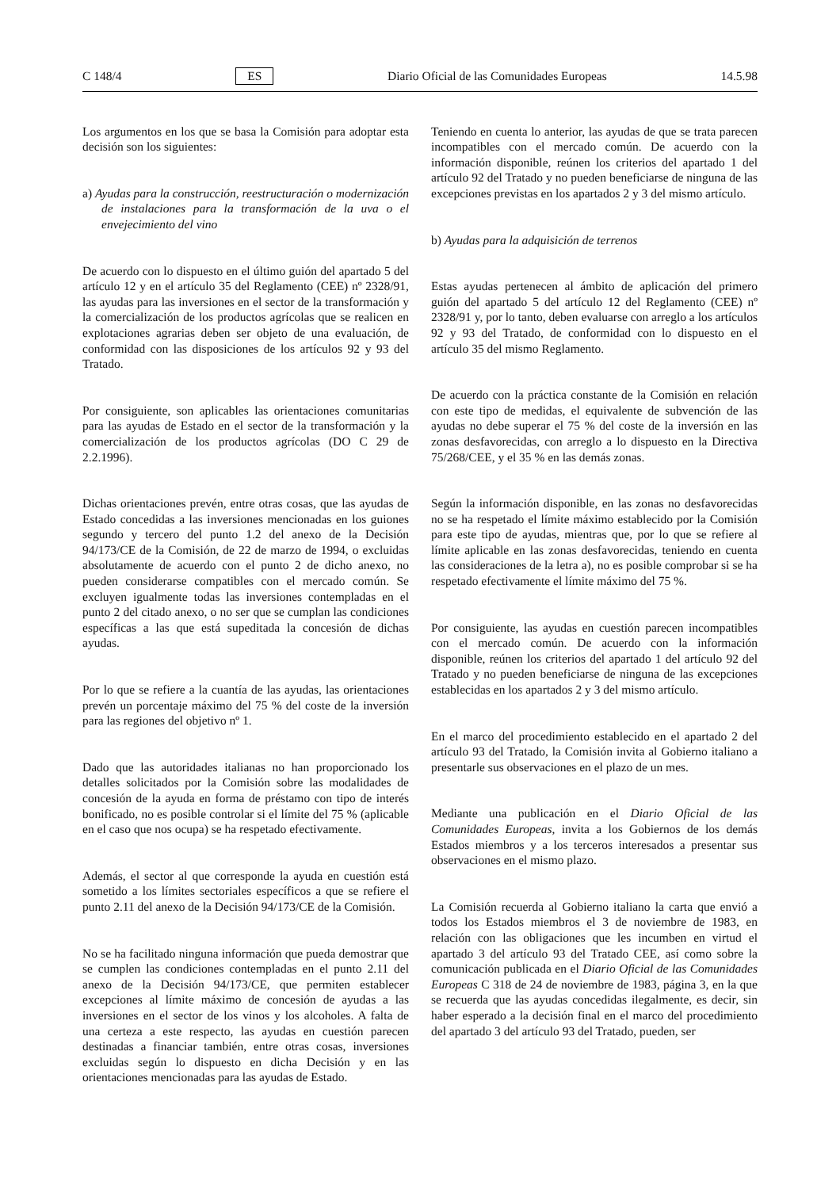C 148/4 ES Diario Oficial de las Comunidades Europeas 14.5.98
Los argumentos en los que se basa la Comisión para adoptar esta decisión son los siguientes:
a) Ayudas para la construcción, reestructuración o modernización de instalaciones para la transformación de la uva o el envejecimiento del vino
De acuerdo con lo dispuesto en el último guión del apartado 5 del artículo 12 y en el artículo 35 del Reglamento (CEE) nº 2328/91, las ayudas para las inversiones en el sector de la transformación y la comercialización de los productos agrícolas que se realicen en explotaciones agrarias deben ser objeto de una evaluación, de conformidad con las disposiciones de los artículos 92 y 93 del Tratado.
Por consiguiente, son aplicables las orientaciones comunitarias para las ayudas de Estado en el sector de la transformación y la comercialización de los productos agrícolas (DO C 29 de 2.2.1996).
Dichas orientaciones prevén, entre otras cosas, que las ayudas de Estado concedidas a las inversiones mencionadas en los guiones segundo y tercero del punto 1.2 del anexo de la Decisión 94/173/CE de la Comisión, de 22 de marzo de 1994, o excluidas absolutamente de acuerdo con el punto 2 de dicho anexo, no pueden considerarse compatibles con el mercado común. Se excluyen igualmente todas las inversiones contempladas en el punto 2 del citado anexo, o no ser que se cumplan las condiciones específicas a las que está supeditada la concesión de dichas ayudas.
Por lo que se refiere a la cuantía de las ayudas, las orientaciones prevén un porcentaje máximo del 75 % del coste de la inversión para las regiones del objetivo nº 1.
Dado que las autoridades italianas no han proporcionado los detalles solicitados por la Comisión sobre las modalidades de concesión de la ayuda en forma de préstamo con tipo de interés bonificado, no es posible controlar si el límite del 75 % (aplicable en el caso que nos ocupa) se ha respetado efectivamente.
Además, el sector al que corresponde la ayuda en cuestión está sometido a los límites sectoriales específicos a que se refiere el punto 2.11 del anexo de la Decisión 94/173/CE de la Comisión.
No se ha facilitado ninguna información que pueda demostrar que se cumplen las condiciones contempladas en el punto 2.11 del anexo de la Decisión 94/173/CE, que permiten establecer excepciones al límite máximo de concesión de ayudas a las inversiones en el sector de los vinos y los alcoholes. A falta de una certeza a este respecto, las ayudas en cuestión parecen destinadas a financiar también, entre otras cosas, inversiones excluidas según lo dispuesto en dicha Decisión y en las orientaciones mencionadas para las ayudas de Estado.
Teniendo en cuenta lo anterior, las ayudas de que se trata parecen incompatibles con el mercado común. De acuerdo con la información disponible, reúnen los criterios del apartado 1 del artículo 92 del Tratado y no pueden beneficiarse de ninguna de las excepciones previstas en los apartados 2 y 3 del mismo artículo.
b) Ayudas para la adquisición de terrenos
Estas ayudas pertenecen al ámbito de aplicación del primero guión del apartado 5 del artículo 12 del Reglamento (CEE) nº 2328/91 y, por lo tanto, deben evaluarse con arreglo a los artículos 92 y 93 del Tratado, de conformidad con lo dispuesto en el artículo 35 del mismo Reglamento.
De acuerdo con la práctica constante de la Comisión en relación con este tipo de medidas, el equivalente de subvención de las ayudas no debe superar el 75 % del coste de la inversión en las zonas desfavorecidas, con arreglo a lo dispuesto en la Directiva 75/268/CEE, y el 35 % en las demás zonas.
Según la información disponible, en las zonas no desfavorecidas no se ha respetado el límite máximo establecido por la Comisión para este tipo de ayudas, mientras que, por lo que se refiere al límite aplicable en las zonas desfavorecidas, teniendo en cuenta las consideraciones de la letra a), no es posible comprobar si se ha respetado efectivamente el límite máximo del 75 %.
Por consiguiente, las ayudas en cuestión parecen incompatibles con el mercado común. De acuerdo con la información disponible, reúnen los criterios del apartado 1 del artículo 92 del Tratado y no pueden beneficiarse de ninguna de las excepciones establecidas en los apartados 2 y 3 del mismo artículo.
En el marco del procedimiento establecido en el apartado 2 del artículo 93 del Tratado, la Comisión invita al Gobierno italiano a presentarle sus observaciones en el plazo de un mes.
Mediante una publicación en el Diario Oficial de las Comunidades Europeas, invita a los Gobiernos de los demás Estados miembros y a los terceros interesados a presentar sus observaciones en el mismo plazo.
La Comisión recuerda al Gobierno italiano la carta que envió a todos los Estados miembros el 3 de noviembre de 1983, en relación con las obligaciones que les incumben en virtud el apartado 3 del artículo 93 del Tratado CEE, así como sobre la comunicación publicada en el Diario Oficial de las Comunidades Europeas C 318 de 24 de noviembre de 1983, página 3, en la que se recuerda que las ayudas concedidas ilegalmente, es decir, sin haber esperado a la decisión final en el marco del procedimiento del apartado 3 del artículo 93 del Tratado, pueden, ser